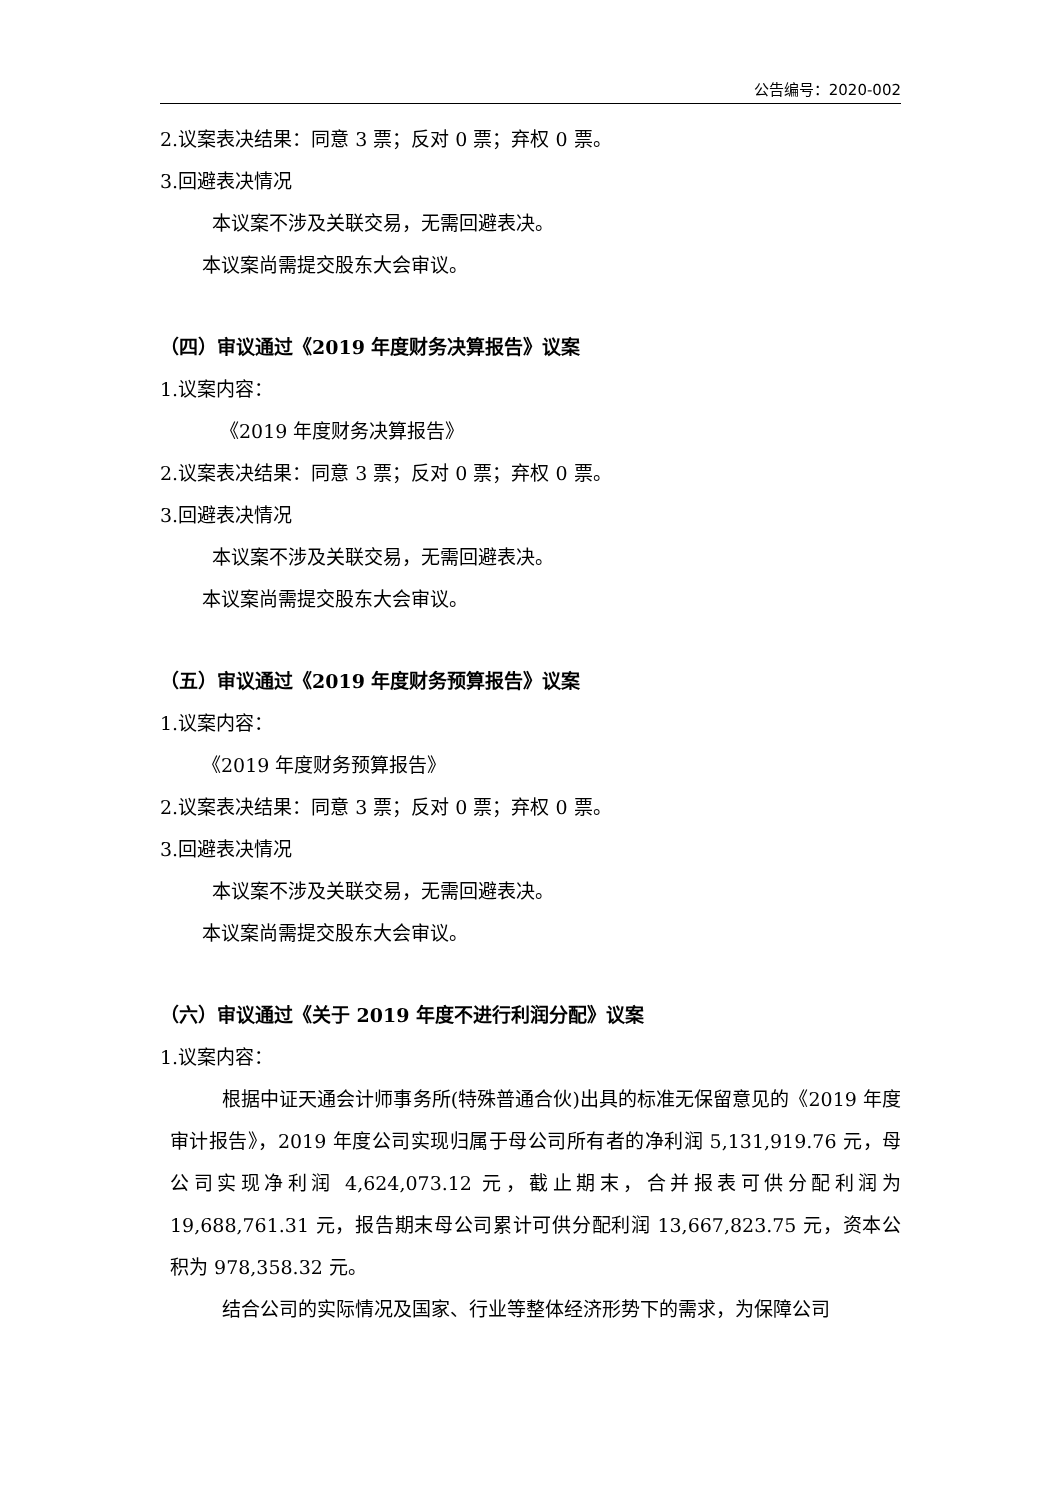公告编号：2020-002
2.议案表决结果：同意 3 票；反对 0 票；弃权 0 票。
3.回避表决情况
本议案不涉及关联交易，无需回避表决。
本议案尚需提交股东大会审议。
（四）审议通过《2019 年度财务决算报告》议案
1.议案内容：
《2019 年度财务决算报告》
2.议案表决结果：同意 3 票；反对 0 票；弃权 0 票。
3.回避表决情况
本议案不涉及关联交易，无需回避表决。
本议案尚需提交股东大会审议。
（五）审议通过《2019 年度财务预算报告》议案
1.议案内容：
《2019 年度财务预算报告》
2.议案表决结果：同意 3 票；反对 0 票；弃权 0 票。
3.回避表决情况
本议案不涉及关联交易，无需回避表决。
本议案尚需提交股东大会审议。
（六）审议通过《关于 2019 年度不进行利润分配》议案
1.议案内容：
根据中证天通会计师事务所(特殊普通合伙)出具的标准无保留意见的《2019 年度审计报告》，2019 年度公司实现归属于母公司所有者的净利润 5,131,919.76 元，母公司实现净利润 4,624,073.12 元，截止期末，合并报表可供分配利润为 19,688,761.31 元，报告期末母公司累计可供分配利润 13,667,823.75 元，资本公积为 978,358.32 元。
结合公司的实际情况及国家、行业等整体经济形势下的需求，为保障公司